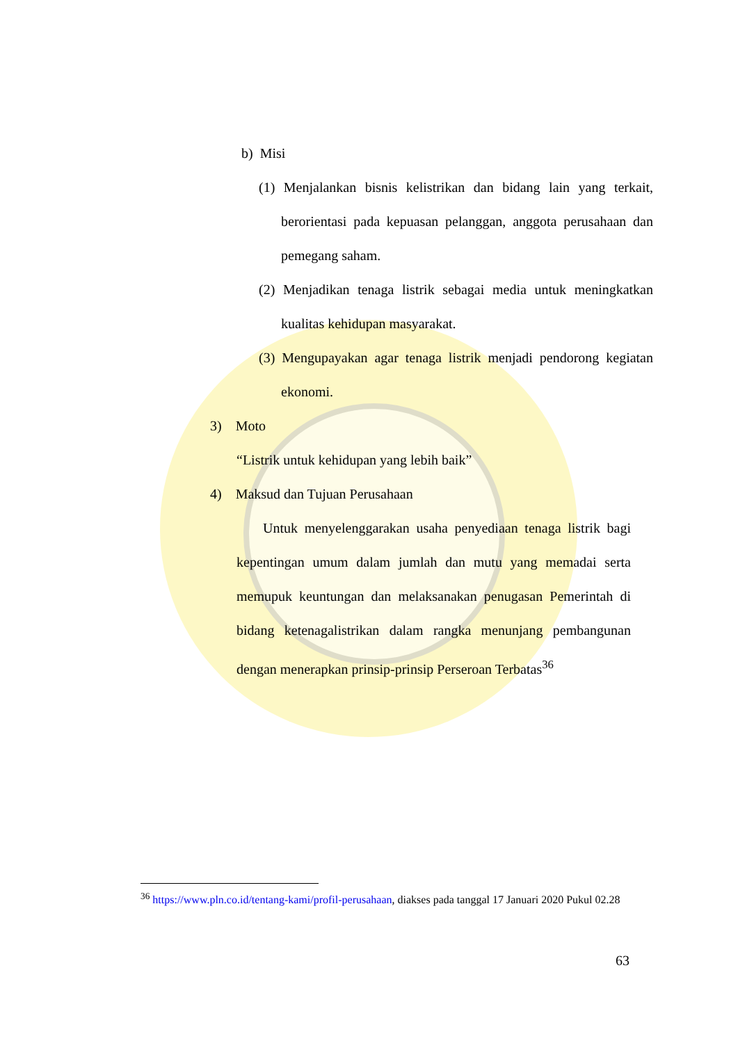b) Misi
(1) Menjalankan bisnis kelistrikan dan bidang lain yang terkait, berorientasi pada kepuasan pelanggan, anggota perusahaan dan pemegang saham.
(2) Menjadikan tenaga listrik sebagai media untuk meningkatkan kualitas kehidupan masyarakat.
(3) Mengupayakan agar tenaga listrik menjadi pendorong kegiatan ekonomi.
3) Moto
“Listrik untuk kehidupan yang lebih baik”
4) Maksud dan Tujuan Perusahaan
Untuk menyelenggarakan usaha penyediaan tenaga listrik bagi kepentingan umum dalam jumlah dan mutu yang memadai serta memupuk keuntungan dan melaksanakan penugasan Pemerintah di bidang ketenagalistrikan dalam rangka menunjang pembangunan dengan menerapkan prinsip-prinsip Perseroan Terbatas<sup>36</sup>
<sup>36</sup> https://www.pln.co.id/tentang-kami/profil-perusahaan, diakses pada tanggal 17 Januari 2020 Pukul 02.28
63